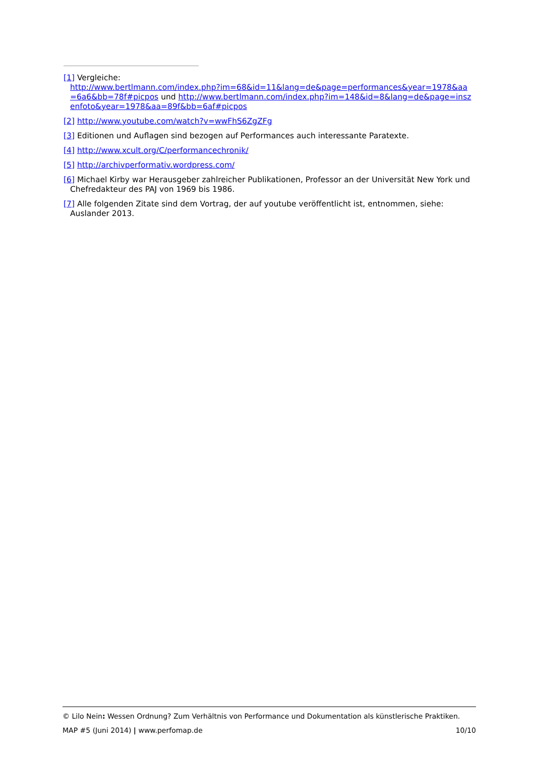[1] Vergleiche:
http://www.bertlmann.com/index.php?im=68&id=11&lang=de&page=performances&year=1978&aa=6a6&bb=78f#picpos und http://www.bertlmann.com/index.php?im=148&id=8&lang=de&page=inszenfoto&year=1978&aa=89f&bb=6af#picpos
[2] http://www.youtube.com/watch?v=wwFhS6ZgZFg
[3] Editionen und Auflagen sind bezogen auf Performances auch interessante Paratexte.
[4] http://www.xcult.org/C/performancechronik/
[5] http://archivperformativ.wordpress.com/
[6] Michael Kirby war Herausgeber zahlreicher Publikationen, Professor an der Universität New York und Chefredakteur des PAJ von 1969 bis 1986.
[7] Alle folgenden Zitate sind dem Vortrag, der auf youtube veröffentlicht ist, entnommen, siehe: Auslander 2013.
© Lilo Nein: Wessen Ordnung? Zum Verhältnis von Performance und Dokumentation als künstlerische Praktiken.
MAP #5 (Juni 2014) | www.perfomap.de 10/10